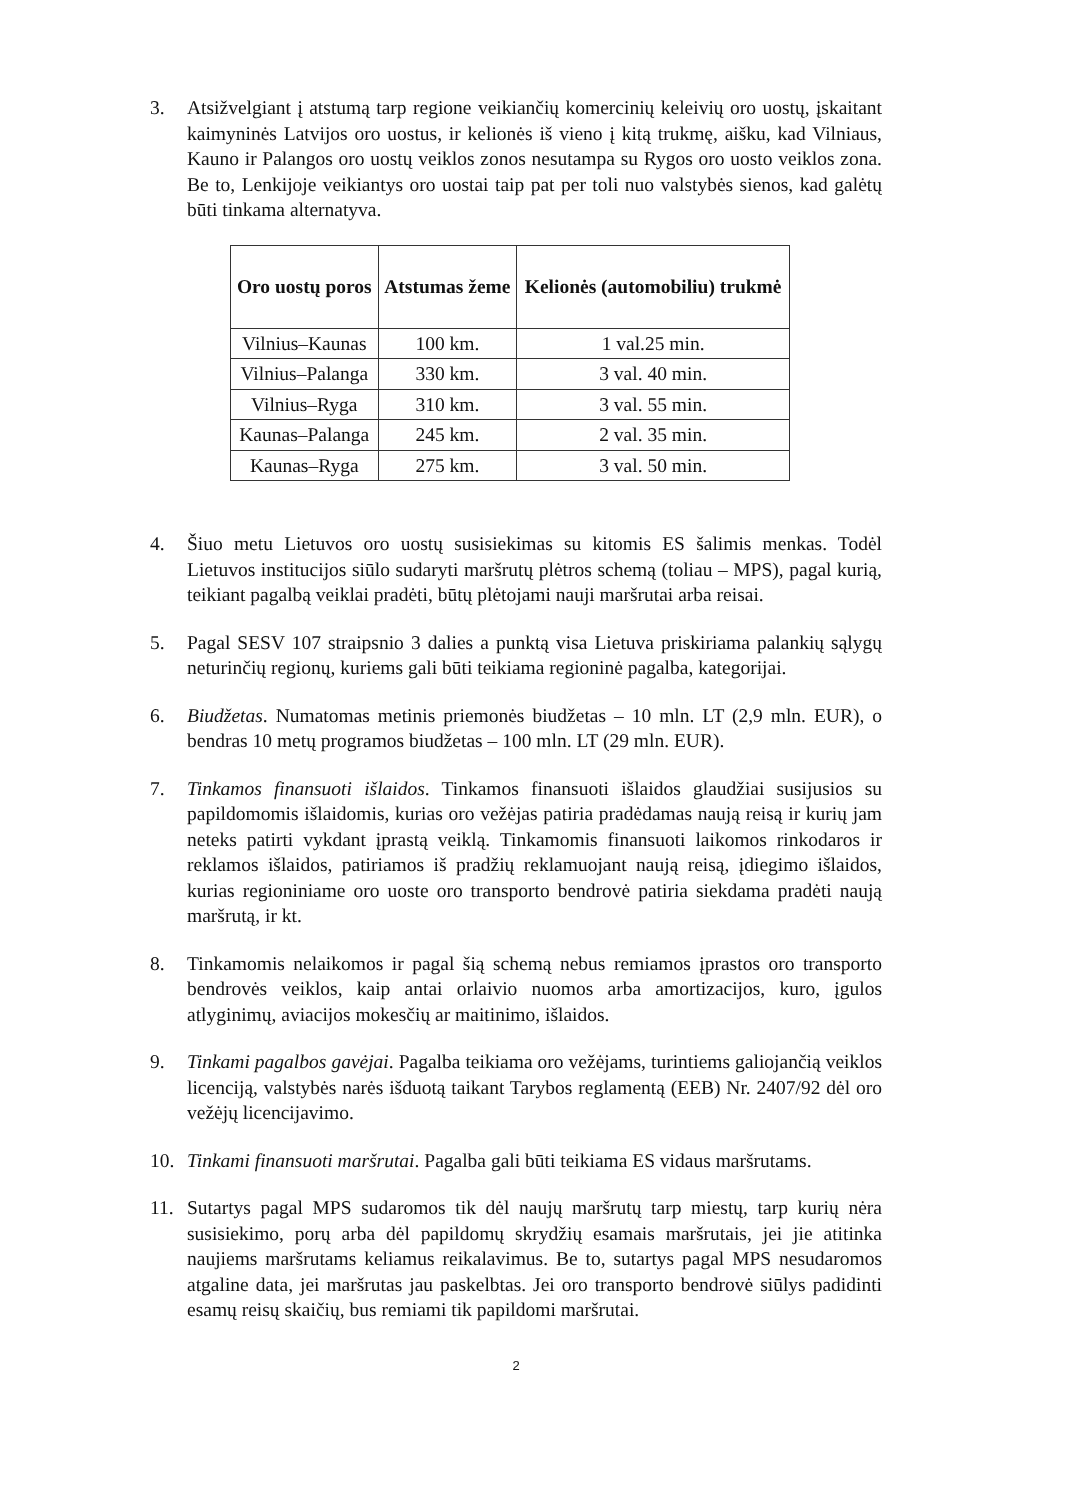3. Atsižvelgiant į atstumą tarp regione veikiančių komercinių keleivių oro uostų, įskaitant kaimyninės Latvijos oro uostus, ir kelionės iš vieno į kitą trukmę, aišku, kad Vilniaus, Kauno ir Palangos oro uostų veiklos zonos nesutampa su Rygos oro uosto veiklos zona. Be to, Lenkijoje veikiantys oro uostai taip pat per toli nuo valstybės sienos, kad galėtų būti tinkama alternatyva.
| Oro uostų poros | Atstumas žeme | Kelionės (automobiliu) trukmė |
| --- | --- | --- |
| Vilnius–Kaunas | 100 km. | 1 val.25 min. |
| Vilnius–Palanga | 330 km. | 3 val. 40 min. |
| Vilnius–Ryga | 310 km. | 3 val. 55 min. |
| Kaunas–Palanga | 245 km. | 2 val. 35 min. |
| Kaunas–Ryga | 275 km. | 3 val. 50 min. |
4. Šiuo metu Lietuvos oro uostų susisiekimas su kitomis ES šalimis menkas. Todėl Lietuvos institucijos siūlo sudaryti maršrutų plėtros schemą (toliau – MPS), pagal kurią, teikiant pagalbą veiklai pradėti, būtų plėtojami nauji maršrutai arba reisai.
5. Pagal SESV 107 straipsnio 3 dalies a punktą visa Lietuva priskiriama palankių sąlygų neturinčių regionų, kuriems gali būti teikiama regioninė pagalba, kategorijai.
6. Biudžetas. Numatomas metinis priemonės biudžetas – 10 mln. LT (2,9 mln. EUR), o bendras 10 metų programos biudžetas – 100 mln. LT (29 mln. EUR).
7. Tinkamos finansuoti išlaidos. Tinkamos finansuoti išlaidos glaudžiai susijusios su papildomomis išlaidomis, kurias oro vežėjas patiria pradėdamas naują reisą ir kurių jam neteks patirti vykdant įprastą veiklą. Tinkamomis finansuoti laikomos rinkodaros ir reklamos išlaidos, patiriamos iš pradžių reklamuojant naują reisą, įdiegimo išlaidos, kurias regioniniame oro uoste oro transporto bendrovė patiria siekdama pradėti naują maršrutą, ir kt.
8. Tinkamomis nelaikomos ir pagal šią schemą nebus remiamos įprastos oro transporto bendrovės veiklos, kaip antai orlaivio nuomos arba amortizacijos, kuro, įgulos atlyginimų, aviacijos mokesčių ar maitinimo, išlaidos.
9. Tinkami pagalbos gavėjai. Pagalba teikiama oro vežėjams, turintiems galiojančią veiklos licenciją, valstybės narės išduotą taikant Tarybos reglamentą (EEB) Nr. 2407/92 dėl oro vežėjų licencijavimo.
10. Tinkami finansuoti maršrutai. Pagalba gali būti teikiama ES vidaus maršrutams.
11. Sutartys pagal MPS sudaromos tik dėl naujų maršrutų tarp miestų, tarp kurių nėra susisiekimo, porų arba dėl papildomų skrydžių esamais maršrutais, jei jie atitinka naujiems maršrutams keliamus reikalavimus. Be to, sutartys pagal MPS nesudaromos atgaline data, jei maršrutas jau paskelbtas. Jei oro transporto bendrovė siūlys padidinti esamų reisų skaičių, bus remiami tik papildomi maršrutai.
2